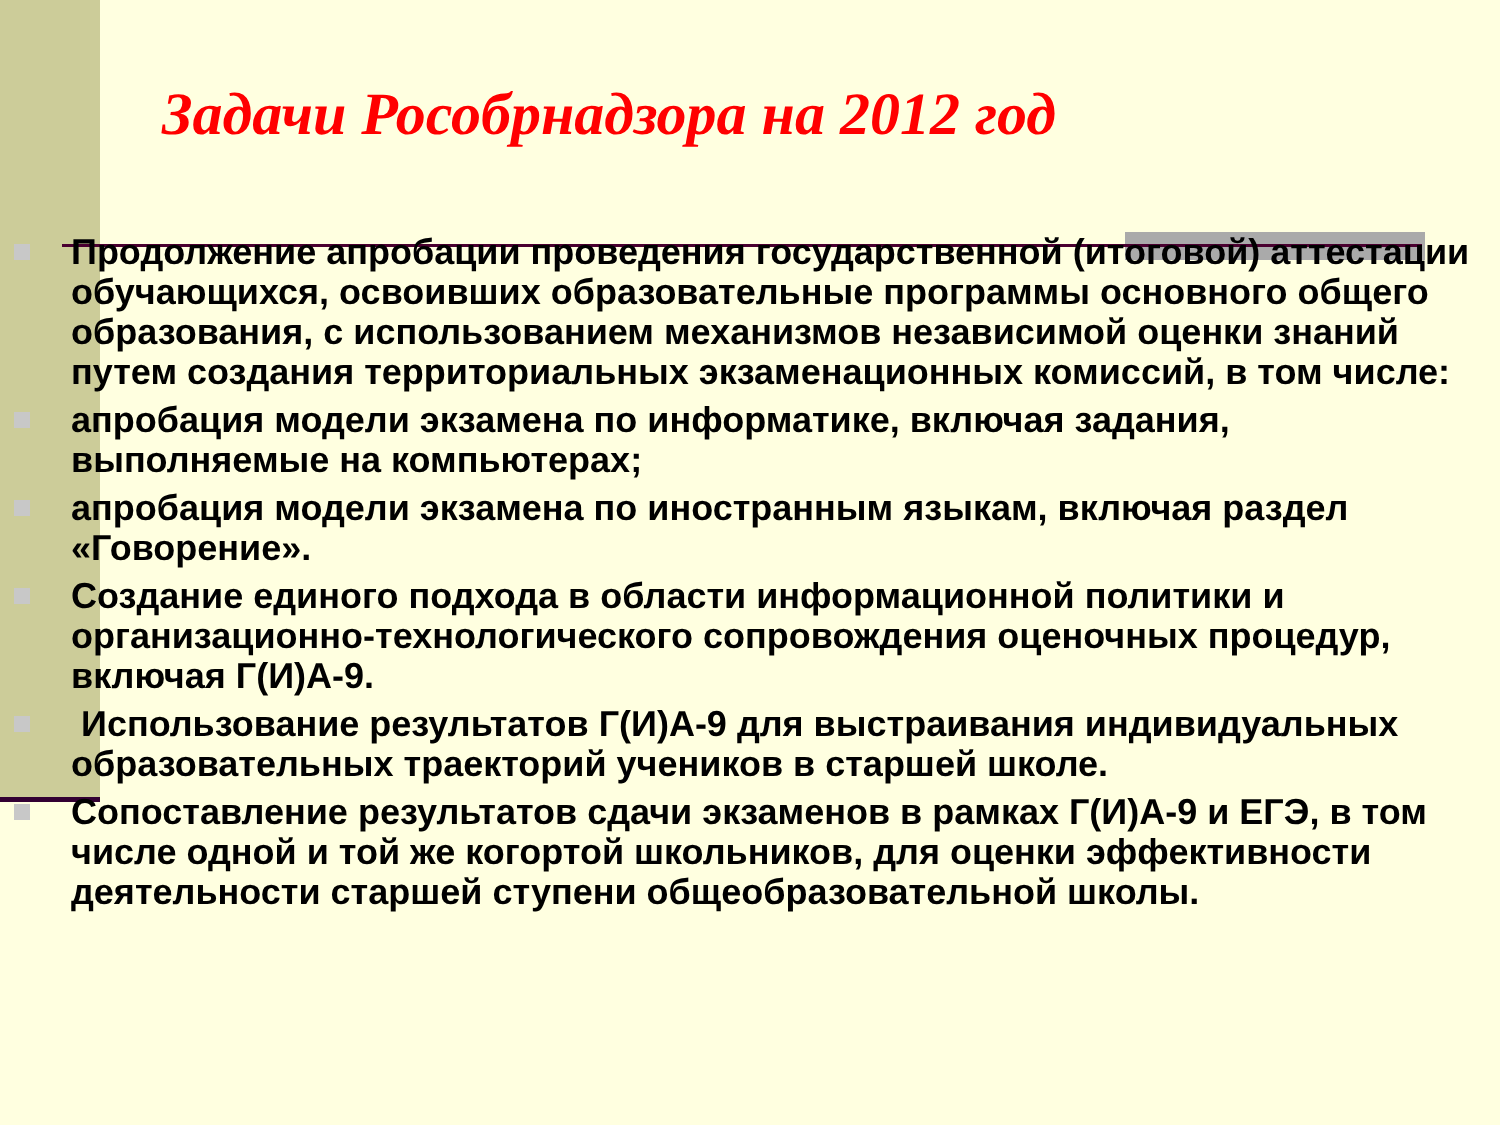Задачи Рособрнадзора на 2012 год
Продолжение апробации проведения государственной (итоговой) аттестации обучающихся, освоивших образовательные программы основного общего образования, с использованием механизмов независимой оценки знаний путем создания территориальных экзаменационных комиссий, в том числе:
апробация модели экзамена по информатике, включая задания, выполняемые на компьютерах;
апробация модели экзамена по иностранным языкам, включая раздел «Говорение».
Создание единого подхода в области информационной политики и организационно-технологического сопровождения оценочных процедур, включая Г(И)А-9.
Использование результатов Г(И)А-9 для выстраивания индивидуальных образовательных траекторий учеников в старшей школе.
Сопоставление результатов сдачи экзаменов в рамках Г(И)А-9 и ЕГЭ, в том числе одной и той же когортой школьников, для оценки эффективности деятельности старшей ступени общеобразовательной школы.